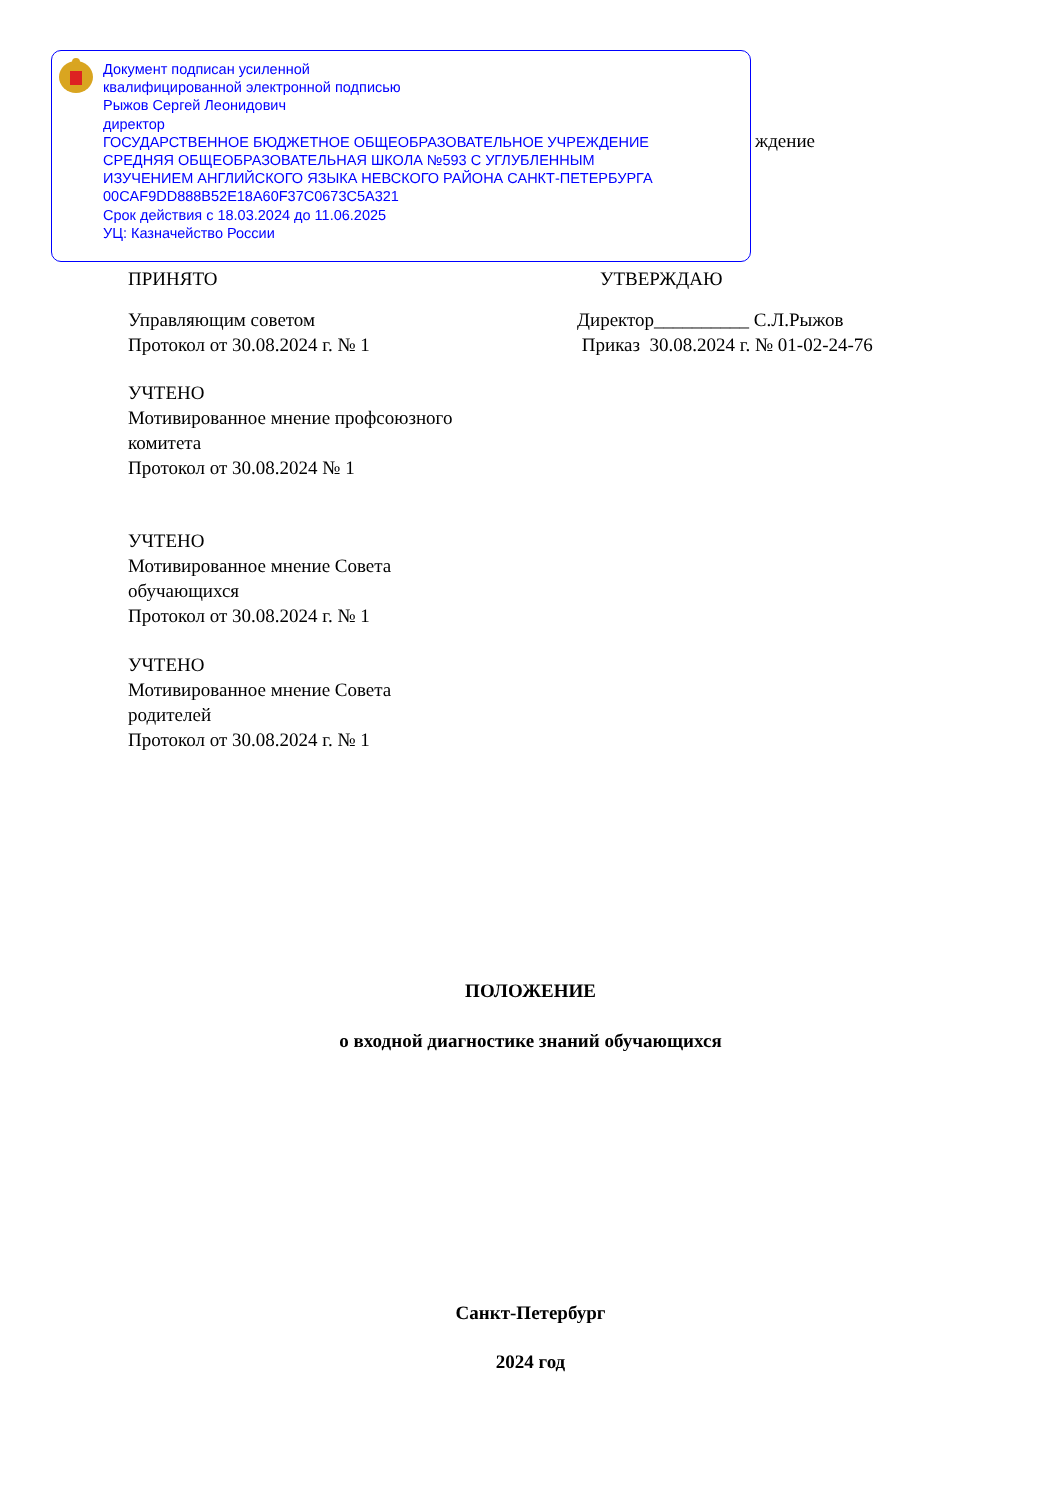ждение
Документ подписан усиленной
квалифицированной электронной подписью
Рыжов Сергей Леонидович
директор
ГОСУДАРСТВЕННОЕ БЮДЖЕТНОЕ ОБЩЕОБРАЗОВАТЕЛЬНОЕ УЧРЕЖДЕНИЕ
СРЕДНЯЯ ОБЩЕОБРАЗОВАТЕЛЬНАЯ ШКОЛА №593 С УГЛУБЛЕННЫМ
ИЗУЧЕНИЕМ АНГЛИЙСКОГО ЯЗЫКА НЕВСКОГО РАЙОНА САНКТ-ПЕТЕРБУРГА
00CAF9DD888B52E18A60F37C0673C5A321
Срок действия с 18.03.2024 до 11.06.2025
УЦ: Казначейство России
ПРИНЯТО УТВЕРЖДАЮ
Управляющим советом
Протокол от 30.08.2024 г. № 1
Директор__________ С.Л.Рыжов
Приказ 30.08.2024 г. № 01-02-24-76
УЧТЕНО
Мотивированное мнение профсоюзного
комитета
Протокол от 30.08.2024 № 1
УЧТЕНО
Мотивированное мнение Совета
обучающихся
Протокол от 30.08.2024 г. № 1
УЧТЕНО
Мотивированное мнение Совета
родителей
Протокол от 30.08.2024 г. № 1
ПОЛОЖЕНИЕ
о входной диагностике знаний обучающихся
Санкт-Петербург
2024 год